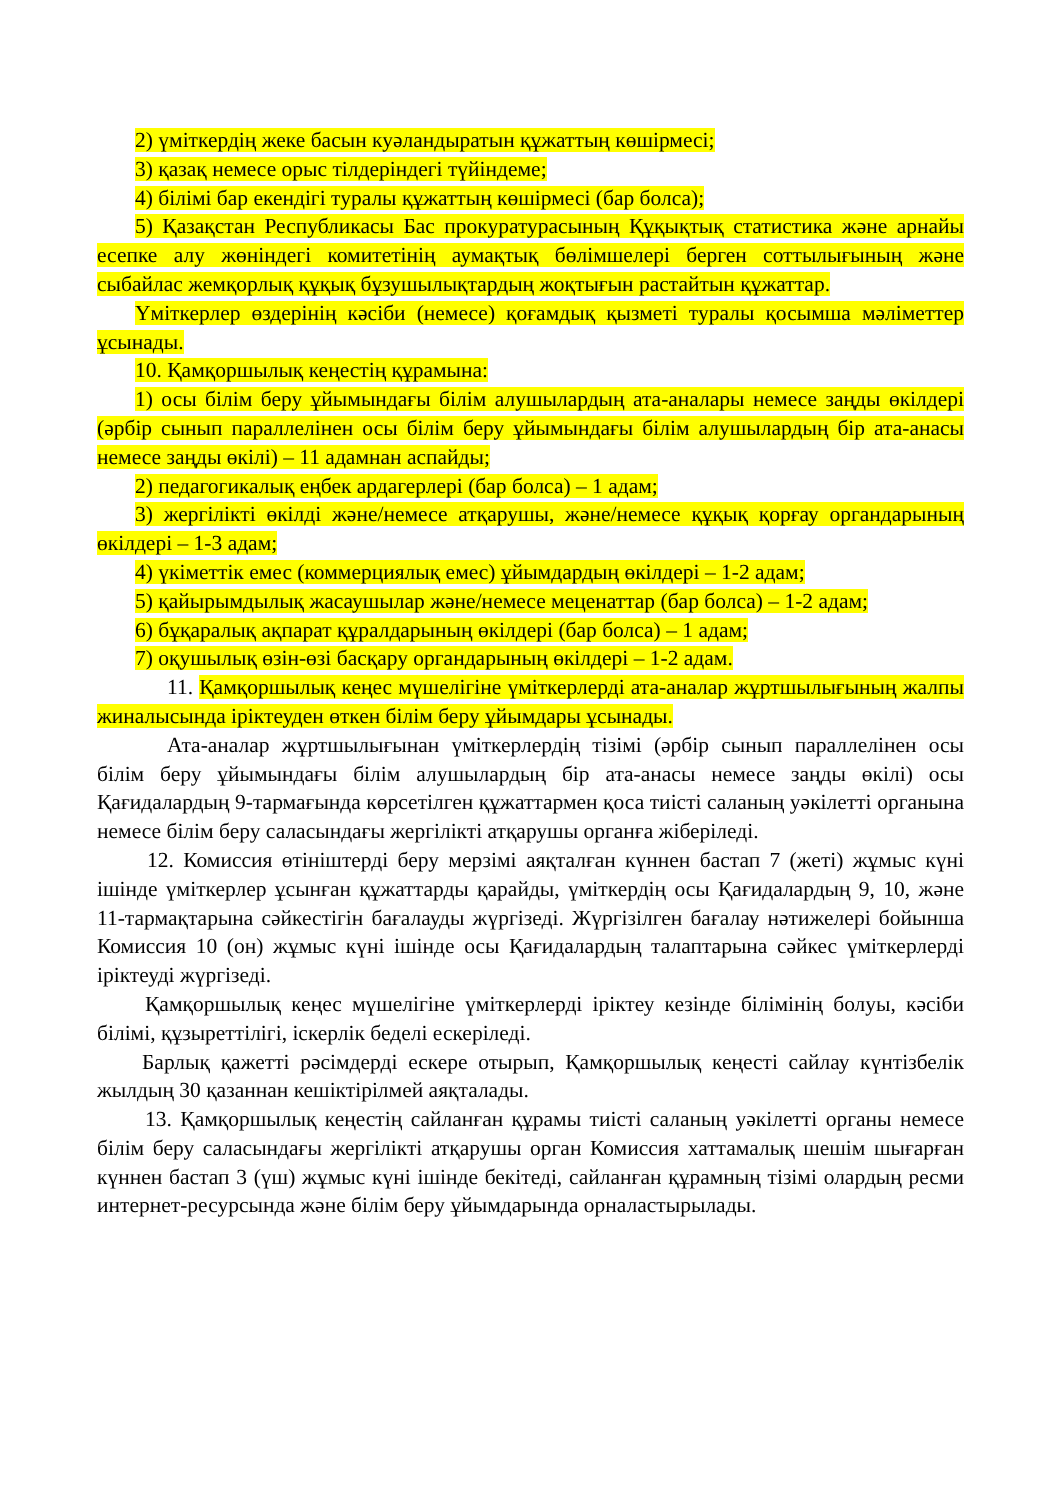2) үміткердің жеке басын куәландыратын құжаттың көшірмесі;
3) қазақ немесе орыс тілдеріндегі түйіндеме;
4) білімі бар екендігі туралы құжаттың көшірмесі (бар болса);
5) Қазақстан Республикасы Бас прокуратурасының Құқықтық статистика және арнайы есепке алу жөніндегі комитетінің аумақтық бөлімшелері берген соттылығының және сыбайлас жемқорлық құқық бұзушылықтардың жоқтығын растайтын құжаттар.
Үміткерлер өздерінің кәсіби (немесе) қоғамдық қызметі туралы қосымша мәліметтер ұсынады.
10. Қамқоршылық кеңестің құрамына:
1) осы білім беру ұйымындағы білім алушылардың ата-аналары немесе заңды өкілдері (әрбір сынып параллелінен осы білім беру ұйымындағы білім алушылардың бір ата-анасы немесе заңды өкілі) – 11 адамнан аспайды;
2) педагогикалық еңбек ардагерлері (бар болса) – 1 адам;
3) жергілікті өкілді және/немесе атқарушы, және/немесе құқық қорғау органдарының өкілдері – 1-3 адам;
4) үкіметтік емес (коммерциялық емес) ұйымдардың өкілдері – 1-2 адам;
5) қайырымдылық жасаушылар және/немесе меценаттар (бар болса) – 1-2 адам;
6) бұқаралық ақпарат құралдарының өкілдері (бар болса) – 1 адам;
7) оқушылық өзін-өзі басқару органдарының өкілдері – 1-2 адам.
11. Қамқоршылық кеңес мүшелігіне үміткерлерді ата-аналар жұртшылығының жалпы жиналысында іріктеуден өткен білім беру ұйымдары ұсынады.
Ата-аналар жұртшылығынан үміткерлердің тізімі (әрбір сынып параллелінен осы білім беру ұйымындағы білім алушылардың бір ата-анасы немесе заңды өкілі) осы Қағидалардың 9-тармағында көрсетілген құжаттармен қоса тиісті саланың уәкілетті органына немесе білім беру саласындағы жергілікті атқарушы органға жіберіледі.
12. Комиссия өтініштерді беру мерзімі аяқталған күннен бастап 7 (жеті) жұмыс күні ішінде үміткерлер ұсынған құжаттарды қарайды, үміткердің осы Қағидалардың 9, 10, және 11-тармақтарына сәйкестігін бағалауды жүргізеді. Жүргізілген бағалау нәтижелері бойынша Комиссия 10 (он) жұмыс күні ішінде осы Қағидалардың талаптарына сәйкес үміткерлерді іріктеуді жүргізеді.
Қамқоршылық кеңес мүшелігіне үміткерлерді іріктеу кезінде білімінің болуы, кәсіби білімі, құзыреттілігі, іскерлік беделі ескеріледі.
Барлық қажетті рәсімдерді ескере отырып, Қамқоршылық кеңесті сайлау күнтізбелік жылдың 30 қазаннан кешіктірілмей аяқталады.
13. Қамқоршылық кеңестің сайланған құрамы тиісті саланың уәкілетті органы немесе білім беру саласындағы жергілікті атқарушы орган Комиссия хаттамалық шешім шығарған күннен бастап 3 (үш) жұмыс күні ішінде бекітеді, сайланған құрамның тізімі олардың ресми интернет-ресурсында және білім беру ұйымдарында орналастырылады.